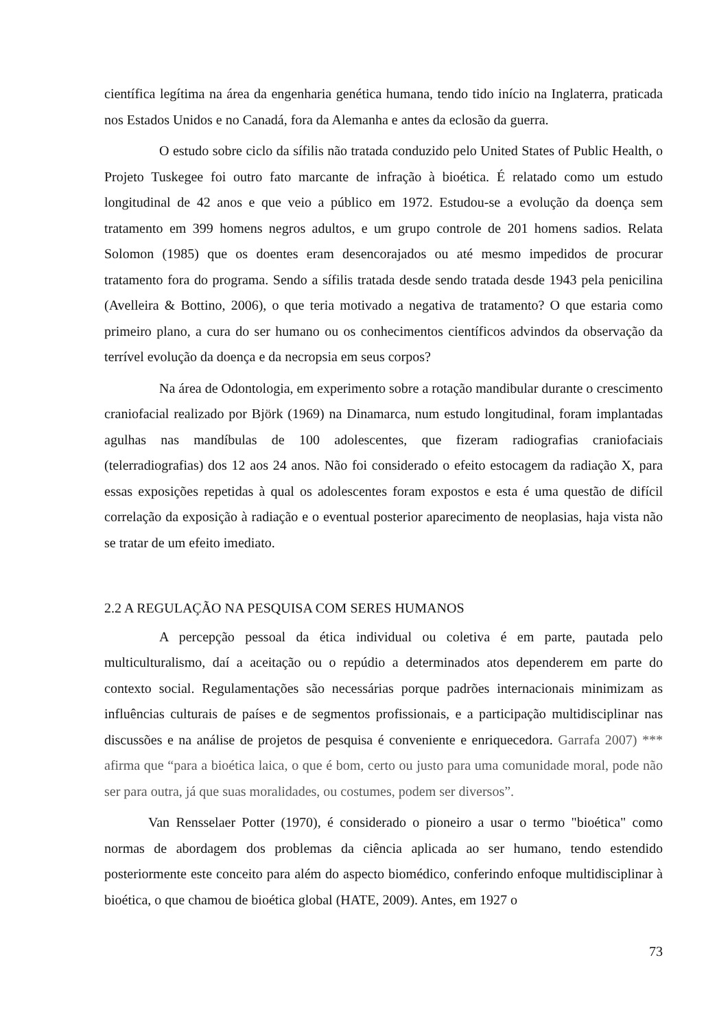científica legítima na área da engenharia genética humana, tendo tido início na Inglaterra, praticada nos Estados Unidos e no Canadá, fora da Alemanha e antes da eclosão da guerra.
O estudo sobre ciclo da sífilis não tratada conduzido pelo United States of Public Health, o Projeto Tuskegee foi outro fato marcante de infração à bioética. É relatado como um estudo longitudinal de 42 anos e que veio a público em 1972. Estudou-se a evolução da doença sem tratamento em 399 homens negros adultos, e um grupo controle de 201 homens sadios. Relata Solomon (1985) que os doentes eram desencorajados ou até mesmo impedidos de procurar tratamento fora do programa. Sendo a sífilis tratada desde sendo tratada desde 1943 pela penicilina (Avelleira & Bottino, 2006), o que teria motivado a negativa de tratamento? O que estaria como primeiro plano, a cura do ser humano ou os conhecimentos científicos advindos da observação da terrível evolução da doença e da necropsia em seus corpos?
Na área de Odontologia, em experimento sobre a rotação mandibular durante o crescimento craniofacial realizado por Björk (1969) na Dinamarca, num estudo longitudinal, foram implantadas agulhas nas mandíbulas de 100 adolescentes, que fizeram radiografias craniofaciais (telerradiografias) dos 12 aos 24 anos. Não foi considerado o efeito estocagem da radiação X, para essas exposições repetidas à qual os adolescentes foram expostos e esta é uma questão de difícil correlação da exposição à radiação e o eventual posterior aparecimento de neoplasias, haja vista não se tratar de um efeito imediato.
2.2 A REGULAÇÃO NA PESQUISA COM SERES HUMANOS
A percepção pessoal da ética individual ou coletiva é em parte, pautada pelo multiculturalismo, daí a aceitação ou o repúdio a determinados atos dependerem em parte do contexto social. Regulamentações são necessárias porque padrões internacionais minimizam as influências culturais de países e de segmentos profissionais, e a participação multidisciplinar nas discussões e na análise de projetos de pesquisa é conveniente e enriquecedora. Garrafa 2007) *** afirma que “para a bioética laica, o que é bom, certo ou justo para uma comunidade moral, pode não ser para outra, já que suas moralidades, ou costumes, podem ser diversos”.
Van Rensselaer Potter (1970), é considerado o pioneiro a usar o termo "bioética" como normas de abordagem dos problemas da ciência aplicada ao ser humano, tendo estendido posteriormente este conceito para além do aspecto biomédico, conferindo enfoque multidisciplinar à bioética, o que chamou de bioética global (HATE, 2009). Antes, em 1927 o
73